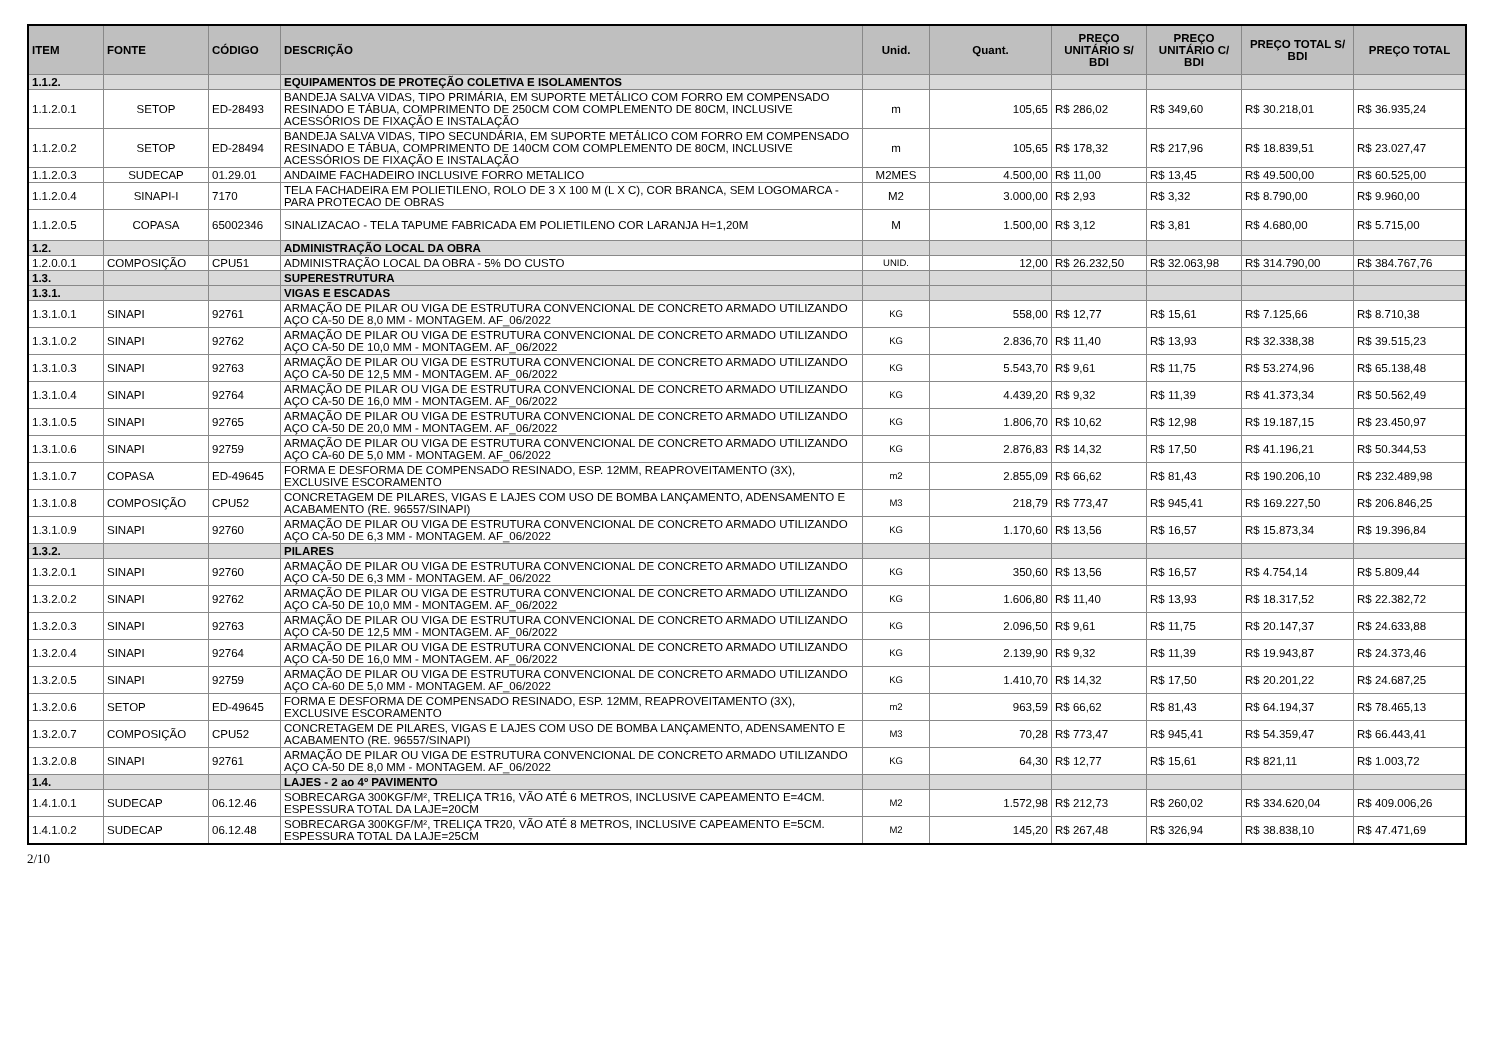| ITEM | FONTE | CÓDIGO | DESCRIÇÃO | Unid. | Quant. | PREÇO UNITÁRIO S/ BDI | PREÇO UNITÁRIO C/ BDI | PREÇO TOTAL S/ BDI | PREÇO TOTAL |
| --- | --- | --- | --- | --- | --- | --- | --- | --- | --- |
| 1.1.2. | | | EQUIPAMENTOS DE PROTEÇÃO COLETIVA E ISOLAMENTOS | | | | | | |
| 1.1.2.0.1 | SETOP | ED-28493 | BANDEJA SALVA VIDAS, TIPO PRIMÁRIA, EM SUPORTE METÁLICO COM FORRO EM COMPENSADO RESINADO E TÁBUA, COMPRIMENTO DE 250CM COM COMPLEMENTO DE 80CM, INCLUSIVE ACESSÓRIOS DE FIXAÇÃO E INSTALAÇÃO | m | 105,65 | R$ 286,02 | R$ 349,60 | R$ 30.218,01 | R$ 36.935,24 |
| 1.1.2.0.2 | SETOP | ED-28494 | BANDEJA SALVA VIDAS, TIPO SECUNDÁRIA, EM SUPORTE METÁLICO COM FORRO EM COMPENSADO RESINADO E TÁBUA, COMPRIMENTO DE 140CM COM COMPLEMENTO DE 80CM, INCLUSIVE ACESSÓRIOS DE FIXAÇÃO E INSTALAÇÃO | m | 105,65 | R$ 178,32 | R$ 217,96 | R$ 18.839,51 | R$ 23.027,47 |
| 1.1.2.0.3 | SUDECAP | 01.29.01 | ANDAIME FACHADEIRO INCLUSIVE FORRO METALICO | M2MES | 4.500,00 | R$ 11,00 | R$ 13,45 | R$ 49.500,00 | R$ 60.525,00 |
| 1.1.2.0.4 | SINAPI-I | 7170 | TELA FACHADEIRA EM POLIETILENO, ROLO DE 3 X 100 M (L X C), COR BRANCA, SEM LOGOMARCA - PARA PROTECAO DE OBRAS | M2 | 3.000,00 | R$ 2,93 | R$ 3,32 | R$ 8.790,00 | R$ 9.960,00 |
| 1.1.2.0.5 | COPASA | 65002346 | SINALIZACAO - TELA TAPUME FABRICADA EM POLIETILENO COR LARANJA H=1,20M | M | 1.500,00 | R$ 3,12 | R$ 3,81 | R$ 4.680,00 | R$ 5.715,00 |
| 1.2. | | | ADMINISTRAÇÃO LOCAL DA OBRA | | | | | | |
| 1.2.0.0.1 | COMPOSIÇÃO | CPU51 | ADMINISTRAÇÃO LOCAL DA OBRA - 5% DO CUSTO | UNID. | 12,00 | R$ 26.232,50 | R$ 32.063,98 | R$ 314.790,00 | R$ 384.767,76 |
| 1.3. | | | SUPERESTRUTURA | | | | | | |
| 1.3.1. | | | VIGAS E ESCADAS | | | | | | |
| 1.3.1.0.1 | SINAPI | 92761 | ARMAÇÃO DE PILAR OU VIGA DE ESTRUTURA CONVENCIONAL DE CONCRETO ARMADO UTILIZANDO AÇO CA-50 DE 8,0 MM - MONTAGEM. AF_06/2022 | KG | 558,00 | R$ 12,77 | R$ 15,61 | R$ 7.125,66 | R$ 8.710,38 |
| 1.3.1.0.2 | SINAPI | 92762 | ARMAÇÃO DE PILAR OU VIGA DE ESTRUTURA CONVENCIONAL DE CONCRETO ARMADO UTILIZANDO AÇO CA-50 DE 10,0 MM - MONTAGEM. AF_06/2022 | KG | 2.836,70 | R$ 11,40 | R$ 13,93 | R$ 32.338,38 | R$ 39.515,23 |
| 1.3.1.0.3 | SINAPI | 92763 | ARMAÇÃO DE PILAR OU VIGA DE ESTRUTURA CONVENCIONAL DE CONCRETO ARMADO UTILIZANDO AÇO CA-50 DE 12,5 MM - MONTAGEM. AF_06/2022 | KG | 5.543,70 | R$ 9,61 | R$ 11,75 | R$ 53.274,96 | R$ 65.138,48 |
| 1.3.1.0.4 | SINAPI | 92764 | ARMAÇÃO DE PILAR OU VIGA DE ESTRUTURA CONVENCIONAL DE CONCRETO ARMADO UTILIZANDO AÇO CA-50 DE 16,0 MM - MONTAGEM. AF_06/2022 | KG | 4.439,20 | R$ 9,32 | R$ 11,39 | R$ 41.373,34 | R$ 50.562,49 |
| 1.3.1.0.5 | SINAPI | 92765 | ARMAÇÃO DE PILAR OU VIGA DE ESTRUTURA CONVENCIONAL DE CONCRETO ARMADO UTILIZANDO AÇO CA-50 DE 20,0 MM - MONTAGEM. AF_06/2022 | KG | 1.806,70 | R$ 10,62 | R$ 12,98 | R$ 19.187,15 | R$ 23.450,97 |
| 1.3.1.0.6 | SINAPI | 92759 | ARMAÇÃO DE PILAR OU VIGA DE ESTRUTURA CONVENCIONAL DE CONCRETO ARMADO UTILIZANDO AÇO CA-60 DE 5,0 MM - MONTAGEM. AF_06/2022 | KG | 2.876,83 | R$ 14,32 | R$ 17,50 | R$ 41.196,21 | R$ 50.344,53 |
| 1.3.1.0.7 | COPASA | ED-49645 | FORMA E DESFORMA DE COMPENSADO RESINADO, ESP. 12MM, REAPROVEITAMENTO (3X), EXCLUSIVE ESCORAMENTO | m2 | 2.855,09 | R$ 66,62 | R$ 81,43 | R$ 190.206,10 | R$ 232.489,98 |
| 1.3.1.0.8 | COMPOSIÇÃO | CPU52 | CONCRETAGEM DE PILARES, VIGAS E LAJES COM USO DE BOMBA LANÇAMENTO, ADENSAMENTO E ACABAMENTO (RE. 96557/SINAPI) | M3 | 218,79 | R$ 773,47 | R$ 945,41 | R$ 169.227,50 | R$ 206.846,25 |
| 1.3.1.0.9 | SINAPI | 92760 | ARMAÇÃO DE PILAR OU VIGA DE ESTRUTURA CONVENCIONAL DE CONCRETO ARMADO UTILIZANDO AÇO CA-50 DE 6,3 MM - MONTAGEM. AF_06/2022 | KG | 1.170,60 | R$ 13,56 | R$ 16,57 | R$ 15.873,34 | R$ 19.396,84 |
| 1.3.2. | | | PILARES | | | | | | |
| 1.3.2.0.1 | SINAPI | 92760 | ARMAÇÃO DE PILAR OU VIGA DE ESTRUTURA CONVENCIONAL DE CONCRETO ARMADO UTILIZANDO AÇO CA-50 DE 6,3 MM - MONTAGEM. AF_06/2022 | KG | 350,60 | R$ 13,56 | R$ 16,57 | R$ 4.754,14 | R$ 5.809,44 |
| 1.3.2.0.2 | SINAPI | 92762 | ARMAÇÃO DE PILAR OU VIGA DE ESTRUTURA CONVENCIONAL DE CONCRETO ARMADO UTILIZANDO AÇO CA-50 DE 10,0 MM - MONTAGEM. AF_06/2022 | KG | 1.606,80 | R$ 11,40 | R$ 13,93 | R$ 18.317,52 | R$ 22.382,72 |
| 1.3.2.0.3 | SINAPI | 92763 | ARMAÇÃO DE PILAR OU VIGA DE ESTRUTURA CONVENCIONAL DE CONCRETO ARMADO UTILIZANDO AÇO CA-50 DE 12,5 MM - MONTAGEM. AF_06/2022 | KG | 2.096,50 | R$ 9,61 | R$ 11,75 | R$ 20.147,37 | R$ 24.633,88 |
| 1.3.2.0.4 | SINAPI | 92764 | ARMAÇÃO DE PILAR OU VIGA DE ESTRUTURA CONVENCIONAL DE CONCRETO ARMADO UTILIZANDO AÇO CA-50 DE 16,0 MM - MONTAGEM. AF_06/2022 | KG | 2.139,90 | R$ 9,32 | R$ 11,39 | R$ 19.943,87 | R$ 24.373,46 |
| 1.3.2.0.5 | SINAPI | 92759 | ARMAÇÃO DE PILAR OU VIGA DE ESTRUTURA CONVENCIONAL DE CONCRETO ARMADO UTILIZANDO AÇO CA-60 DE 5,0 MM - MONTAGEM. AF_06/2022 | KG | 1.410,70 | R$ 14,32 | R$ 17,50 | R$ 20.201,22 | R$ 24.687,25 |
| 1.3.2.0.6 | SETOP | ED-49645 | FORMA E DESFORMA DE COMPENSADO RESINADO, ESP. 12MM, REAPROVEITAMENTO (3X), EXCLUSIVE ESCORAMENTO | m2 | 963,59 | R$ 66,62 | R$ 81,43 | R$ 64.194,37 | R$ 78.465,13 |
| 1.3.2.0.7 | COMPOSIÇÃO | CPU52 | CONCRETAGEM DE PILARES, VIGAS E LAJES COM USO DE BOMBA LANÇAMENTO, ADENSAMENTO E ACABAMENTO (RE. 96557/SINAPI) | M3 | 70,28 | R$ 773,47 | R$ 945,41 | R$ 54.359,47 | R$ 66.443,41 |
| 1.3.2.0.8 | SINAPI | 92761 | ARMAÇÃO DE PILAR OU VIGA DE ESTRUTURA CONVENCIONAL DE CONCRETO ARMADO UTILIZANDO AÇO CA-50 DE 8,0 MM - MONTAGEM. AF_06/2022 | KG | 64,30 | R$ 12,77 | R$ 15,61 | R$ 821,11 | R$ 1.003,72 |
| 1.4. | | | LAJES - 2 ao 4º PAVIMENTO | | | | | | |
| 1.4.1.0.1 | SUDECAP | 06.12.46 | SOBRECARGA 300KGF/M², TRELIÇA TR16, VÃO ATÉ 6 METROS, INCLUSIVE CAPEAMENTO E=4CM. ESPESSURA TOTAL DA LAJE=20CM | M2 | 1.572,98 | R$ 212,73 | R$ 260,02 | R$ 334.620,04 | R$ 409.006,26 |
| 1.4.1.0.2 | SUDECAP | 06.12.48 | SOBRECARGA 300KGF/M², TRELIÇA TR20, VÃO ATÉ 8 METROS, INCLUSIVE CAPEAMENTO E=5CM. ESPESSURA TOTAL DA LAJE=25CM | M2 | 145,20 | R$ 267,48 | R$ 326,94 | R$ 38.838,10 | R$ 47.471,69 |
2/10